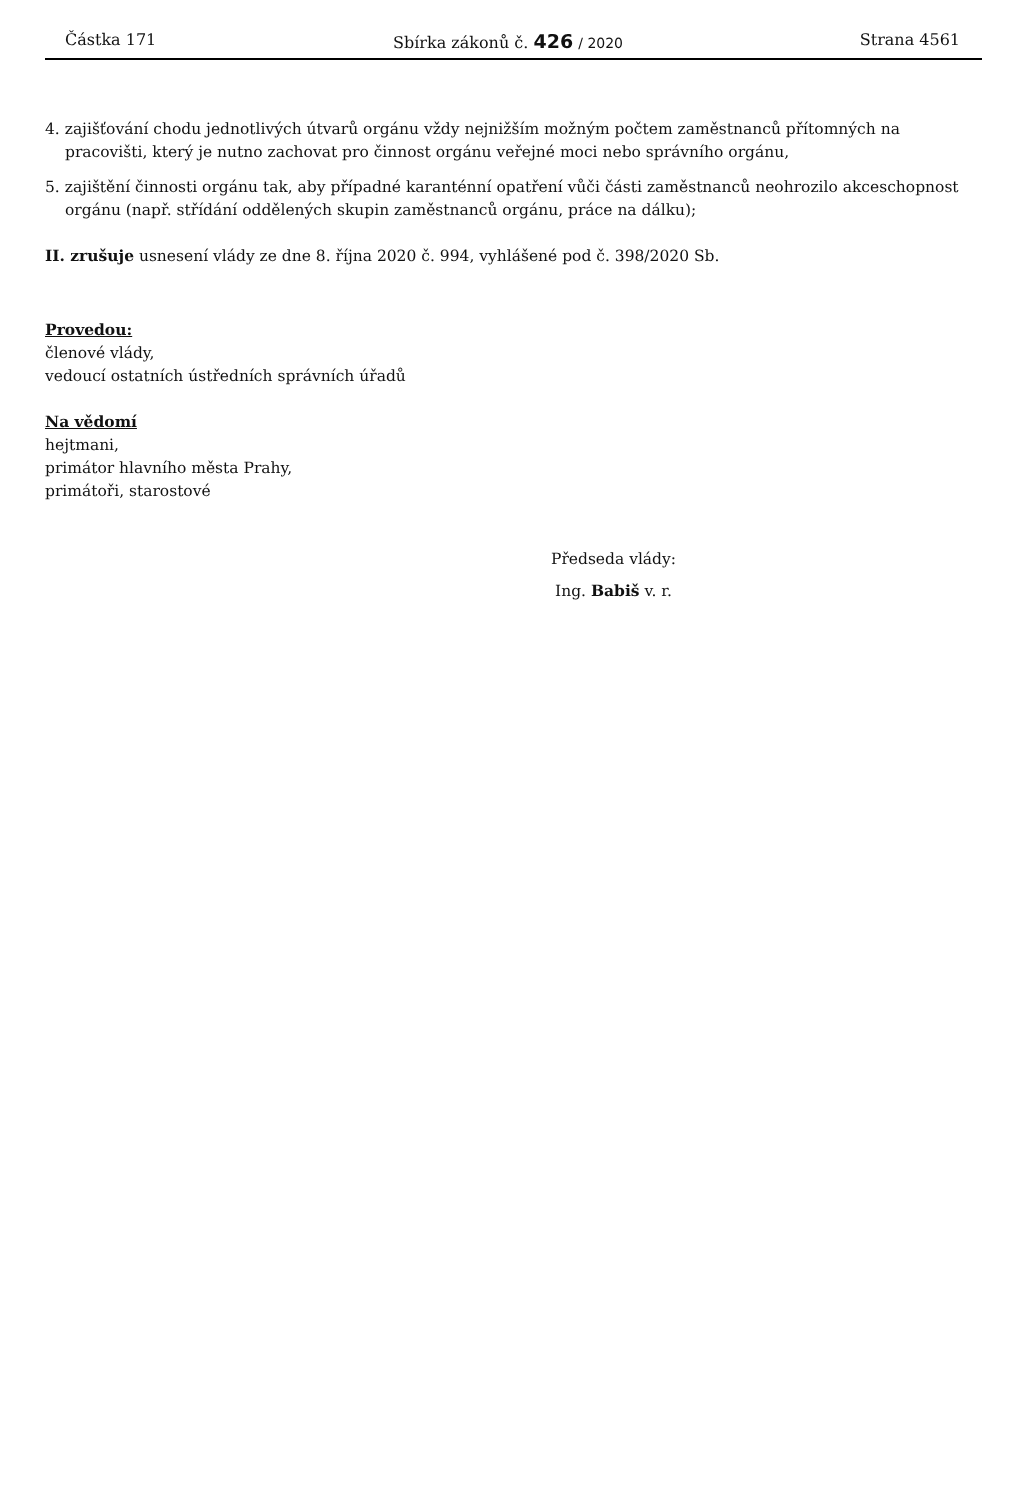Částka 171 Sbírka zákonů č. 426 / 2020 Strana 4561
4. zajišťování chodu jednotlivých útvarů orgánu vždy nejnižším možným počtem zaměstnanců přítomných na pracovišti, který je nutno zachovat pro činnost orgánu veřejné moci nebo správního orgánu,
5. zajištění činnosti orgánu tak, aby případné karanténní opatření vůči části zaměstnanců neohrozilo akceschopnost orgánu (např. střídání oddělených skupin zaměstnanců orgánu, práce na dálku);
II. zrušuje usnesení vlády ze dne 8. října 2020 č. 994, vyhlášené pod č. 398/2020 Sb.
Provedou:
členové vlády,
vedoucí ostatních ústředních správních úřadů
Na vědomí
hejtmani,
primátor hlavního města Prahy,
primátoři, starostové
Předseda vlády:
Ing. Babiš v. r.